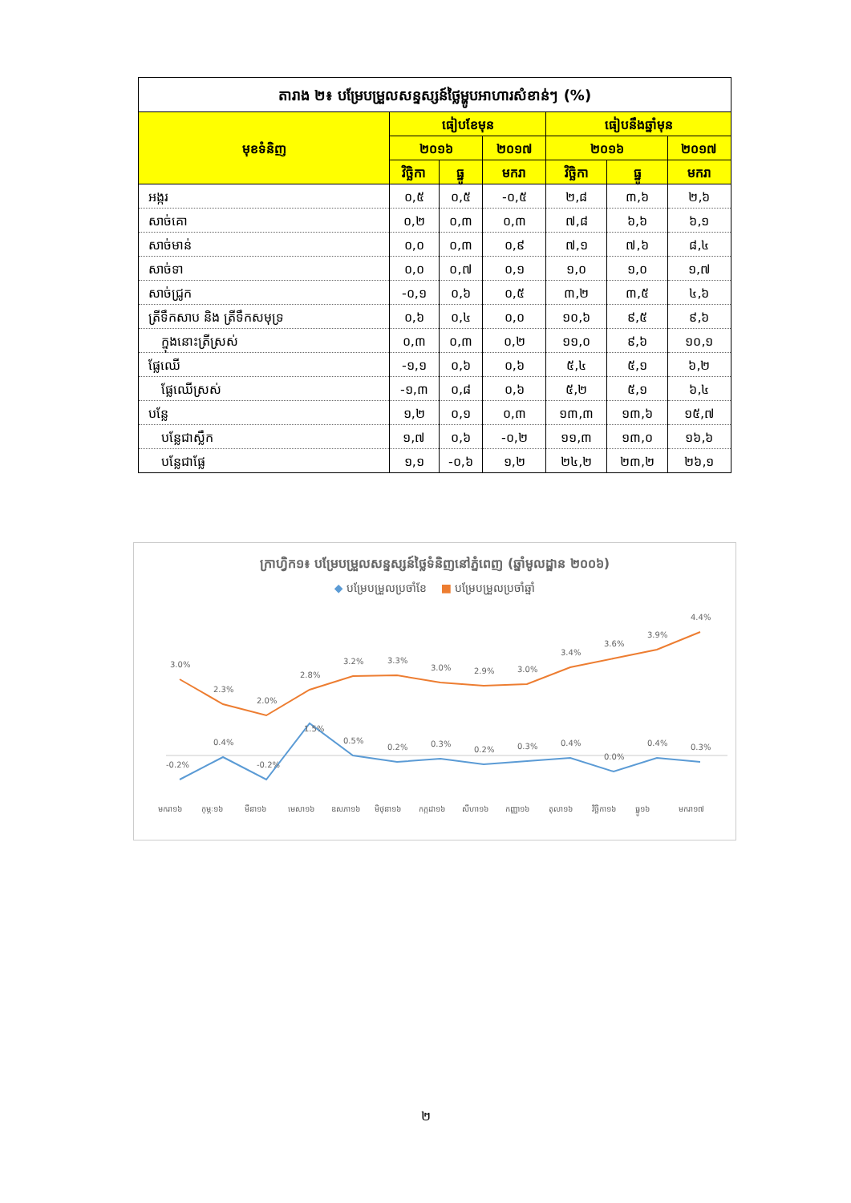| តារាង ២៖ បម្រែបម្រួលសន្ទស្សន៍ថ្លៃម្ហូបអាហារសំខាន់ៗ (%) | | | | | | |
| --- | --- | --- | --- | --- | --- | --- |
| មុខទំនិញ | ធៀបខែមុន | | | ធៀបនឹងឆ្នាំមុន | | |
| | ២០១៦ | | ២០១៧ | ២០១៦ | | ២០១៧ |
| | វិច្ឆិកា | ធ្នូ | មករា | វិច្ឆិកា | ធ្នូ | មករា |
| អង្ករ | ០,៥ | ០,៥ | -០,៥ | ២,៨ | ៣,៦ | ២,៦ |
| សាច់គោ | ០,២ | ០,៣ | ០,៣ | ៧,៨ | ៦,៦ | ៦,១ |
| សាច់មាន់ | ០,០ | ០,៣ | ០,៩ | ៧,១ | ៧,៦ | ៨,៤ |
| សាច់ទា | ០,០ | ០,៧ | ០,១ | ១,០ | ១,០ | ១,៧ |
| សាច់ជ្រូក | -០,១ | ០,៦ | ០,៥ | ៣,២ | ៣,៥ | ៤,៦ |
| ត្រីទឹកសាប និង ត្រីទឹកសមុទ្រ | ០,៦ | ០,៤ | ០,០ | ១០,៦ | ៩,៥ | ៩,៦ |
| ក្នុងនោះត្រីស្រស់ | ០,៣ | ០,៣ | ០,២ | ១១,០ | ៩,៦ | ១០,១ |
| ផ្លែឈើ | -១,១ | ០,៦ | ០,៦ | ៥,៤ | ៥,១ | ៦,២ |
| ផ្លែឈើស្រស់ | -១,៣ | ០,៨ | ០,៦ | ៥,២ | ៥,១ | ៦,៤ |
| បន្លែ | ១,២ | ០,១ | ០,៣ | ១៣,៣ | ១៣,៦ | ១៥,៧ |
| បន្លែជាស្លឹក | ១,៧ | ០,៦ | -០,២ | ១១,៣ | ១៣,០ | ១៦,៦ |
| បន្លែជាផ្លែ | ១,១ | -០,៦ | ១,២ | ២៤,២ | ២៣,២ | ២៦,១ |
ក្រាហ្វិក១៖ បម្រែបម្រួលសន្ទស្សន៍ថ្លៃទំនិញនៅភ្នំពេញ (ឆ្នាំមូលដ្ឋាន ២០០៦)
◆ បម្រែបម្រួលប្រចាំខែ ■ បម្រែបម្រួលប្រចាំឆ្នាំ
3.0%
2.3%
2.0%
2.8%
3.2%
3.3%
3.0%
2.9%
3.0%
3.4%
3.6%
3.9%
4.4%
-0.2%
0.4%
-0.2%
1.5%
0.5%
0.2%
0.3%
0.2%
0.3%
0.4%
0.0%
0.4%
0.3%
មករា១៦
កុម្ភៈ១៦
មីនា១៦
មេសា១៦
ឧសភា១៦
មិថុនា១៦
កក្កដា១៦
សីហា១៦
កញ្ញា១៦
តុលា១៦
វិច្ឆិកា១៦
ធ្នូ១៦
មករា១៧
២